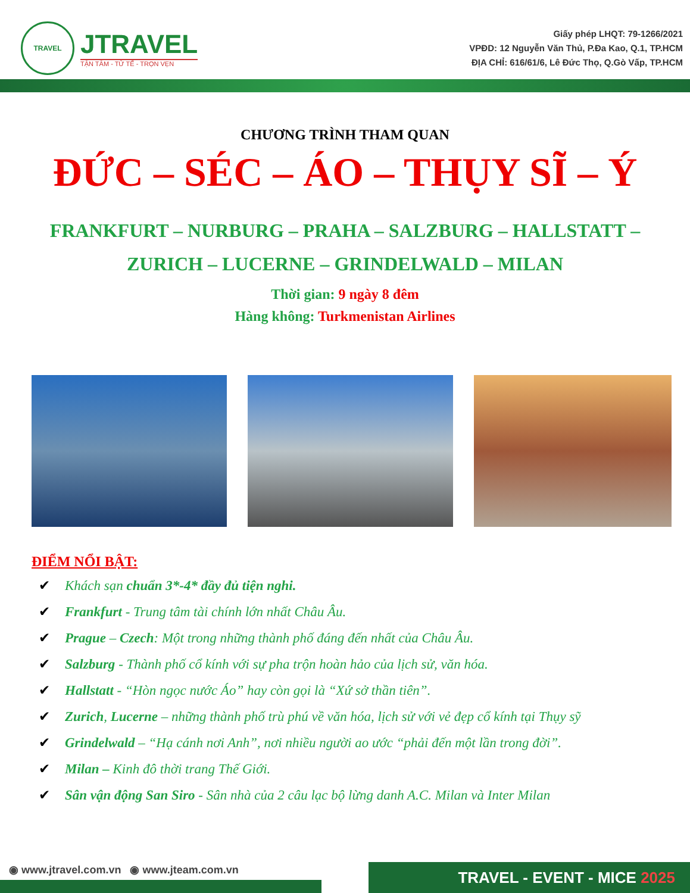TRAVEL
JTRAVEL
TẬN TÂM - TỬ TẾ - TRỌN VẸN
Giấy phép LHQT: 79-1266/2021
VPĐD: 12 Nguyễn Văn Thủ, P.Đa Kao, Q.1, TP.HCM
ĐỊA CHỈ: 616/61/6, Lê Đức Thọ, Q.Gò Vấp, TP.HCM
CHƯƠNG TRÌNH THAM QUAN
ĐỨC – SÉC – ÁO – THỤY SĨ – Ý
FRANKFURT – NURBURG – PRAHA – SALZBURG – HALLSTATT –
ZURICH – LUCERNE – GRINDELWALD – MILAN
Thời gian: 9 ngày 8 đêm
Hàng không: Turkmenistan Airlines
ĐIỂM NỔI BẬT:
✔ Khách sạn chuẩn 3*-4* đầy đủ tiện nghi.
✔ Frankfurt - Trung tâm tài chính lớn nhất Châu Âu.
✔ Prague – Czech: Một trong những thành phố đáng đến nhất của Châu Âu.
✔ Salzburg - Thành phố cổ kính với sự pha trộn hoàn hảo của lịch sử, văn hóa.
✔ Hallstatt - “Hòn ngọc nước Áo” hay còn gọi là “Xứ sở thần tiên”.
✔ Zurich, Lucerne – những thành phố trù phú về văn hóa, lịch sử với vẻ đẹp cổ kính tại Thụy sỹ
✔ Grindelwald – “Hạ cánh nơi Anh”, nơi nhiều người ao ước “phải đến một lần trong đời”.
✔ Milan – Kinh đô thời trang Thế Giới.
✔ Sân vận động San Siro - Sân nhà của 2 câu lạc bộ lừng danh A.C. Milan và Inter Milan
◉ www.jtravel.com.vn ◉ www.jteam.com.vn
TRAVEL - EVENT - MICE 2025